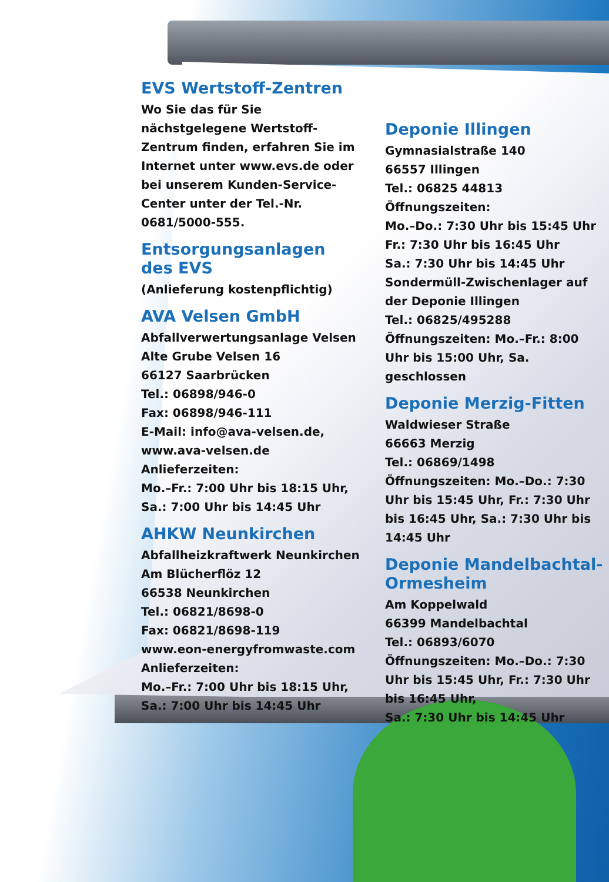EVS Wertstoff-Zentren
Wo Sie das für Sie nächstgelegene Wertstoff-Zentrum finden, erfahren Sie im Internet unter www.evs.de oder bei unserem Kunden-Service-Center unter der Tel.-Nr. 0681/5000-555.
Entsorgungsanlagen des EVS
(Anlieferung kostenpflichtig)
AVA Velsen GmbH
Abfallverwertungsanlage Velsen
Alte Grube Velsen 16
66127 Saarbrücken
Tel.: 06898/946-0
Fax: 06898/946-111
E-Mail: info@ava-velsen.de, www.ava-velsen.de
Anlieferzeiten:
Mo.–Fr.: 7:00 Uhr bis 18:15 Uhr,
Sa.: 7:00 Uhr bis 14:45 Uhr
AHKW Neunkirchen
Abfallheizkraftwerk Neunkirchen
Am Blücherflöz 12
66538 Neunkirchen
Tel.: 06821/8698-0
Fax: 06821/8698-119
www.eon-energyfromwaste.com
Anlieferzeiten:
Mo.–Fr.: 7:00 Uhr bis 18:15 Uhr,
Sa.: 7:00 Uhr bis 14:45 Uhr
Deponie Illingen
Gymnasialstraße 140
66557 Illingen
Tel.: 06825 44813
Öffnungszeiten:
Mo.–Do.: 7:30 Uhr bis 15:45 Uhr
Fr.: 7:30 Uhr bis 16:45 Uhr
Sa.: 7:30 Uhr bis 14:45 Uhr
Sondermüll-Zwischenlager auf der Deponie Illingen
Tel.: 06825/495288
Öffnungszeiten: Mo.–Fr.: 8:00 Uhr bis 15:00 Uhr, Sa. geschlossen
Deponie Merzig-Fitten
Waldwieser Straße
66663 Merzig
Tel.: 06869/1498
Öffnungszeiten: Mo.–Do.: 7:30 Uhr bis 15:45 Uhr, Fr.: 7:30 Uhr bis 16:45 Uhr, Sa.: 7:30 Uhr bis 14:45 Uhr
Deponie Mandelbachtal-Ormesheim
Am Koppelwald
66399 Mandelbachtal
Tel.: 06893/6070
Öffnungszeiten: Mo.–Do.: 7:30 Uhr bis 15:45 Uhr, Fr.: 7:30 Uhr bis 16:45 Uhr,
Sa.: 7:30 Uhr bis 14:45 Uhr